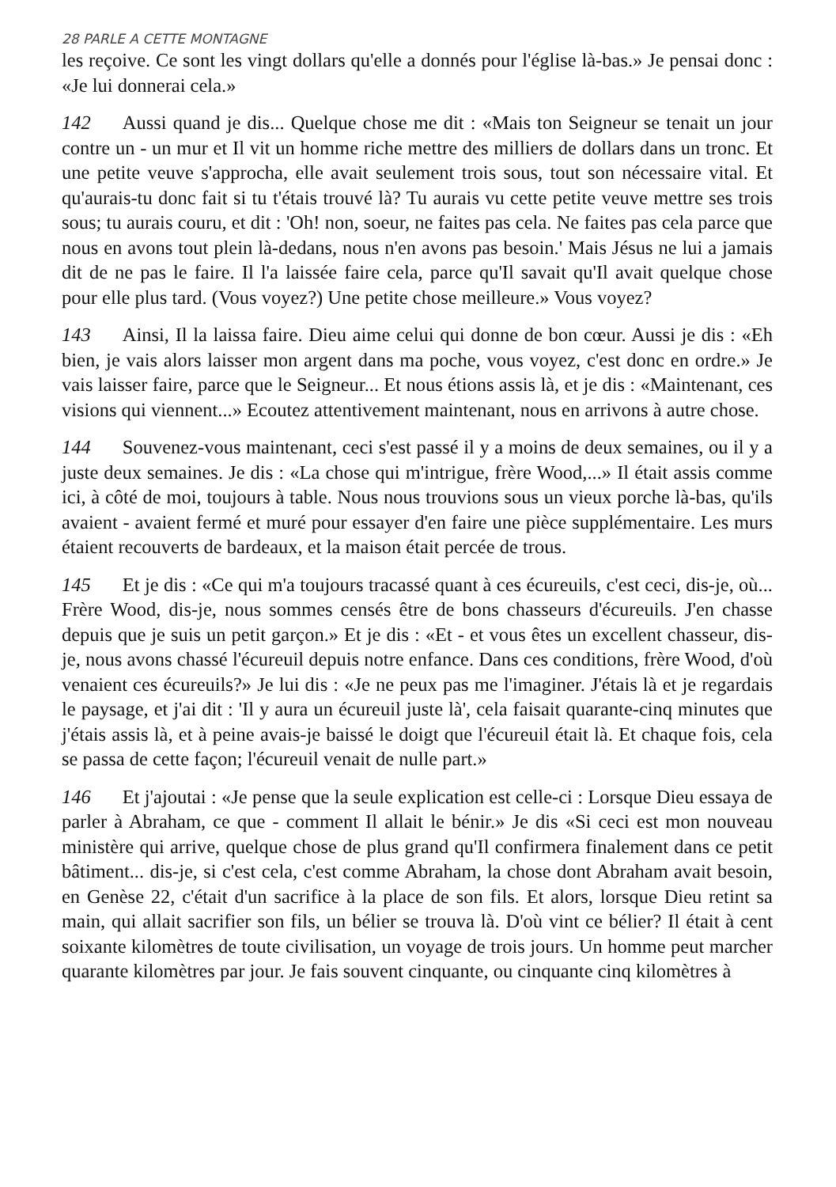28 PARLE A CETTE MONTAGNE
les reçoive. Ce sont les vingt dollars qu'elle a donnés pour l'église là-bas.» Je pensai donc : «Je lui donnerai cela.»
142 Aussi quand je dis... Quelque chose me dit : «Mais ton Seigneur se tenait un jour contre un - un mur et Il vit un homme riche mettre des milliers de dollars dans un tronc. Et une petite veuve s'approcha, elle avait seulement trois sous, tout son nécessaire vital. Et qu'aurais-tu donc fait si tu t'étais trouvé là? Tu aurais vu cette petite veuve mettre ses trois sous; tu aurais couru, et dit : 'Oh! non, soeur, ne faites pas cela. Ne faites pas cela parce que nous en avons tout plein là-dedans, nous n'en avons pas besoin.' Mais Jésus ne lui a jamais dit de ne pas le faire. Il l'a laissée faire cela, parce qu'Il savait qu'Il avait quelque chose pour elle plus tard. (Vous voyez?) Une petite chose meilleure.» Vous voyez?
143 Ainsi, Il la laissa faire. Dieu aime celui qui donne de bon cœur. Aussi je dis : «Eh bien, je vais alors laisser mon argent dans ma poche, vous voyez, c'est donc en ordre.» Je vais laisser faire, parce que le Seigneur... Et nous étions assis là, et je dis : «Maintenant, ces visions qui viennent...» Ecoutez attentivement maintenant, nous en arrivons à autre chose.
144 Souvenez-vous maintenant, ceci s'est passé il y a moins de deux semaines, ou il y a juste deux semaines. Je dis : «La chose qui m'intrigue, frère Wood,...» Il était assis comme ici, à côté de moi, toujours à table. Nous nous trouvions sous un vieux porche là-bas, qu'ils avaient - avaient fermé et muré pour essayer d'en faire une pièce supplémentaire. Les murs étaient recouverts de bardeaux, et la maison était percée de trous.
145 Et je dis : «Ce qui m'a toujours tracassé quant à ces écureuils, c'est ceci, dis-je, où... Frère Wood, dis-je, nous sommes censés être de bons chasseurs d'écureuils. J'en chasse depuis que je suis un petit garçon.» Et je dis : «Et - et vous êtes un excellent chasseur, dis-je, nous avons chassé l'écureuil depuis notre enfance. Dans ces conditions, frère Wood, d'où venaient ces écureuils?» Je lui dis : «Je ne peux pas me l'imaginer. J'étais là et je regardais le paysage, et j'ai dit : 'Il y aura un écureuil juste là', cela faisait quarante-cinq minutes que j'étais assis là, et à peine avais-je baissé le doigt que l'écureuil était là. Et chaque fois, cela se passa de cette façon; l'écureuil venait de nulle part.»
146 Et j'ajoutai : «Je pense que la seule explication est celle-ci : Lorsque Dieu essaya de parler à Abraham, ce que - comment Il allait le bénir.» Je dis «Si ceci est mon nouveau ministère qui arrive, quelque chose de plus grand qu'Il confirmera finalement dans ce petit bâtiment... dis-je, si c'est cela, c'est comme Abraham, la chose dont Abraham avait besoin, en Genèse 22, c'était d'un sacrifice à la place de son fils. Et alors, lorsque Dieu retint sa main, qui allait sacrifier son fils, un bélier se trouva là. D'où vint ce bélier? Il était à cent soixante kilomètres de toute civilisation, un voyage de trois jours. Un homme peut marcher quarante kilomètres par jour. Je fais souvent cinquante, ou cinquante cinq kilomètres à